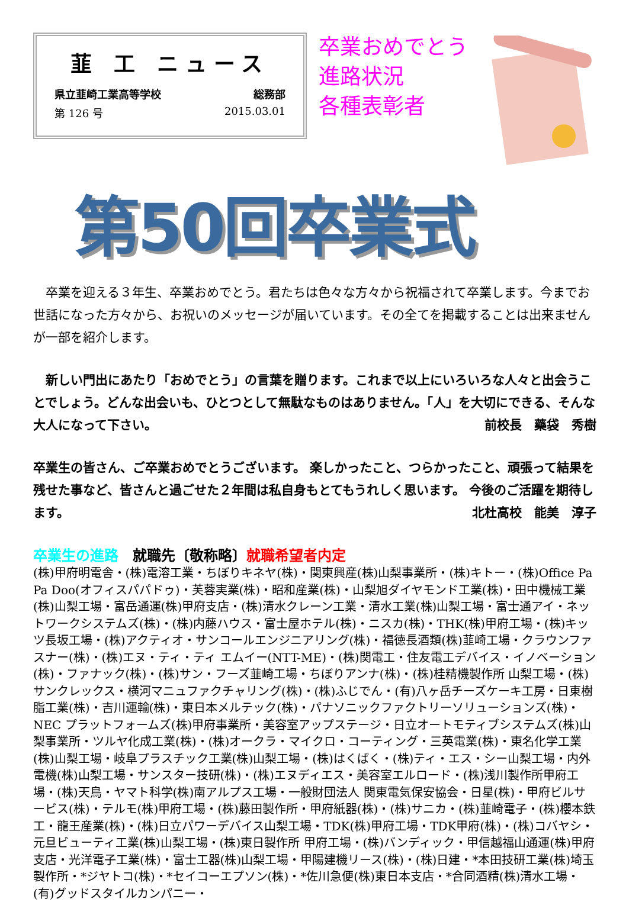韮 工 ニュース
県立韮崎工業高等学校 総務部
第 126 号 2015.03.01
卒業おめでとう
進路状況
各種表彰者
第50回卒業式
　卒業を迎える３年生、卒業おめでとう。君たちは色々な方々から祝福されて卒業します。今までお世話になった方々から、お祝いのメッセージが届いています。その全てを掲載することは出来ませんが一部を紹介します。
　新しい門出にあたり「おめでとう」の言葉を贈ります。これまで以上にいろいろな人々と出会うことでしょう。どんな出会いも、ひとつとして無駄なものはありません。「人」を大切にできる、そんな大人になって下さい。 前校長　藥袋　秀樹
卒業生の皆さん、ご卒業おめでとうございます。 楽しかったこと、つらかったこと、頑張って結果を残せた事など、皆さんと過ごせた２年間は私自身もとてもうれしく思います。 今後のご活躍を期待します。 北杜高校　能美　淳子
卒業生の進路　就職先〔敬称略〕就職希望者内定
(株)甲府明電舎・(株)電溶工業・ちぼりキネヤ(株)・関東興産(株)山梨事業所・(株)キトー・(株)Office Pa Pa Doo(オフィスパパドゥ)・芙蓉実業(株)・昭和産業(株)・山梨旭ダイヤモンド工業(株)・田中機械工業(株)山梨工場・富岳通運(株)甲府支店・(株)清水クレーン工業・清水工業(株)山梨工場・富士通アイ・ネットワークシステムズ(株)・(株)内藤ハウス・富士屋ホテル(株)・ニスカ(株)・THK(株)甲府工場・(株)キッツ長坂工場・(株)アクティオ・サンコールエンジニアリング(株)・福徳長酒類(株)韮崎工場・クラウンファスナー(株)・(株)エヌ・ティ・ティ エムイー(NTT-ME)・(株)関電工・住友電工デバイス・イノベーション(株)・ファナック(株)・(株)サン・フーズ韮崎工場・ちぼりアンナ(株)・(株)桂精機製作所 山梨工場・(株)サンクレックス・横河マニュファクチャリング(株)・(株)ふじでん・(有)八ヶ岳チーズケーキ工房・日東樹脂工業(株)・吉川運輸(株)・東日本メルテック(株)・パナソニックファクトリーソリューションズ(株)・NEC プラットフォームズ(株)甲府事業所・美容室アップステージ・日立オートモティブシステムズ(株)山梨事業所・ツルヤ化成工業(株)・(株)オークラ・マイクロ・コーティング・三英電業(株)・東名化学工業(株)山梨工場・岐阜プラスチック工業(株)山梨工場・(株)はくばく・(株)ティ・エス・シー山梨工場・内外電機(株)山梨工場・サンスター技研(株)・(株)エヌディエス・美容室エルロード・(株)浅川製作所甲府工場・(株)天鳥・ヤマト科学(株)南アルプス工場・一般財団法人 関東電気保安協会・日星(株)・甲府ビルサービス(株)・テルモ(株)甲府工場・(株)藤田製作所・甲府紙器(株)・(株)サニカ・(株)韮崎電子・(株)櫻本鉄工・龍王産業(株)・(株)日立パワーデバイス山梨工場・TDK(株)甲府工場・TDK甲府(株)・(株)コバヤシ・元旦ビューティ工業(株)山梨工場・(株)東日製作所 甲府工場・(株)バンディック・甲信越福山通運(株)甲府支店・光洋電子工業(株)・富士工器(株)山梨工場・甲陽建機リース(株)・(株)日建・*本田技研工業(株)埼玉製作所・*ジヤトコ(株)・*セイコーエプソン(株)・*佐川急便(株)東日本支店・*合同酒精(株)清水工場・(有)グッドスタイルカンパニー・